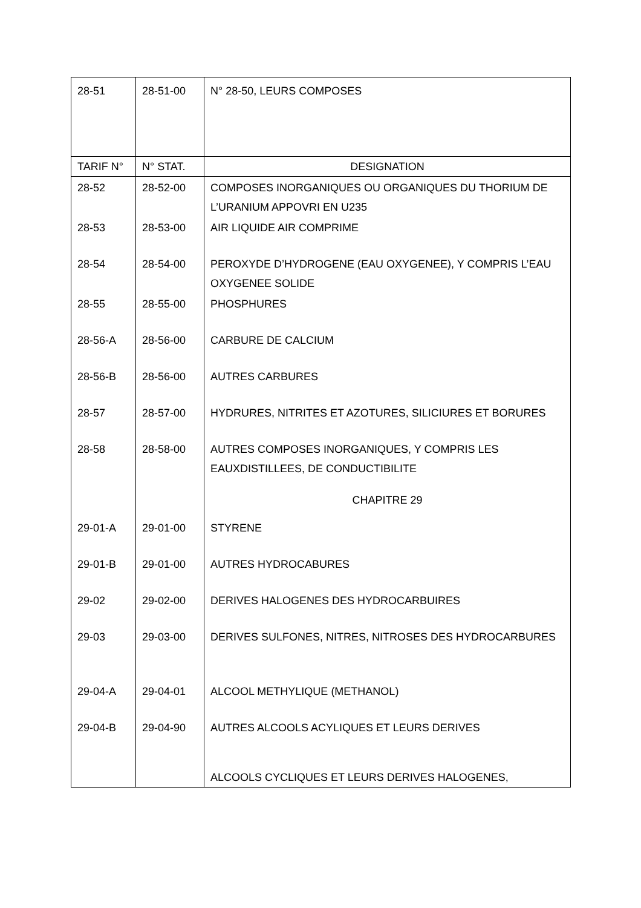| 28-51 | 28-51-00 | N° 28-50, LEURS COMPOSES |
| TARIF N° | N° STAT. | DESIGNATION |
| 28-52 | 28-52-00 | COMPOSES INORGANIQUES OU ORGANIQUES DU THORIUM DE L’URANIUM APPOVRI EN U235 |
| 28-53 | 28-53-00 | AIR LIQUIDE AIR COMPRIME |
| 28-54 | 28-54-00 | PEROXYDE D’HYDROGENE (EAU OXYGENEE), Y COMPRIS L’EAU OXYGENEE SOLIDE |
| 28-55 | 28-55-00 | PHOSPHURES |
| 28-56-A | 28-56-00 | CARBURE DE CALCIUM |
| 28-56-B | 28-56-00 | AUTRES CARBURES |
| 28-57 | 28-57-00 | HYDRURES, NITRITES ET AZOTURES, SILICIURES ET BORURES |
| 28-58 | 28-58-00 | AUTRES COMPOSES INORGANIQUES, Y COMPRIS LES EAUXDISTILLEES, DE CONDUCTIBILITE |
| | | CHAPITRE 29 |
| 29-01-A | 29-01-00 | STYRENE |
| 29-01-B | 29-01-00 | AUTRES HYDROCABURES |
| 29-02 | 29-02-00 | DERIVES HALOGENES DES HYDROCARBUIRES |
| 29-03 | 29-03-00 | DERIVES SULFONES, NITRES, NITROSES DES HYDROCARBURES |
| 29-04-A | 29-04-01 | ALCOOL METHYLIQUE (METHANOL) |
| 29-04-B | 29-04-90 | AUTRES ALCOOLS ACYLIQUES ET LEURS DERIVES |
| | | ALCOOLS CYCLIQUES ET LEURS DERIVES HALOGENES, |